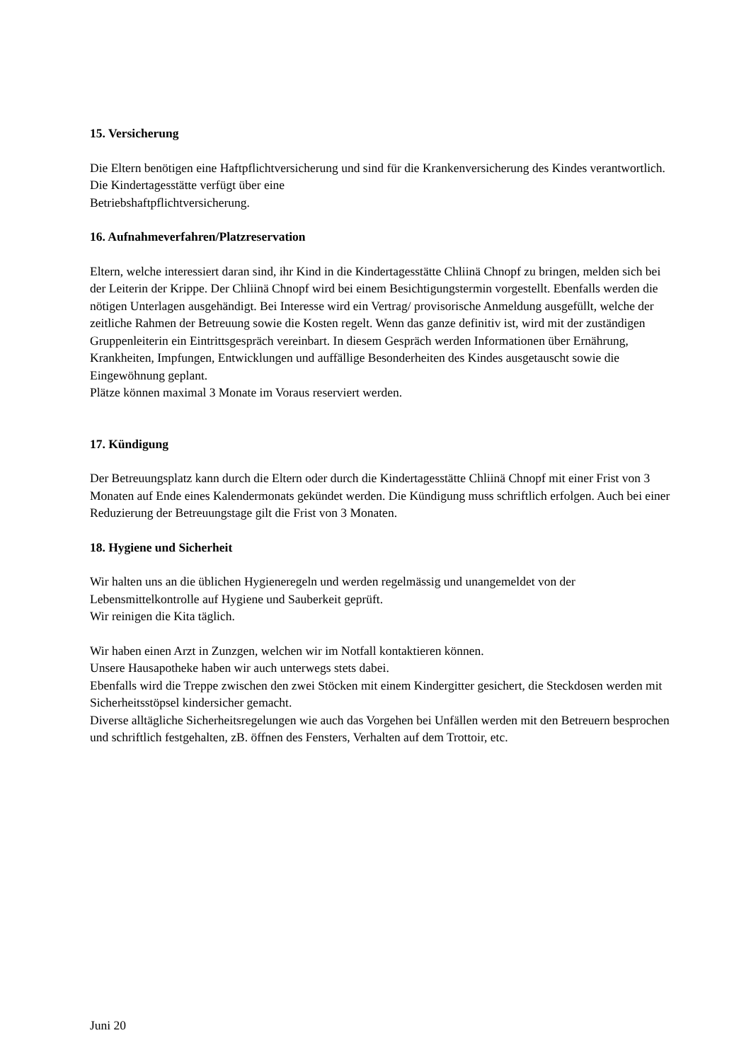15. Versicherung
Die Eltern benötigen eine Haftpflichtversicherung und sind für die Krankenversicherung des Kindes verantwortlich. Die Kindertagesstätte verfügt über eine
Betriebshaftpflichtversicherung.
16. Aufnahmeverfahren/Platzreservation
Eltern, welche interessiert daran sind, ihr Kind in die Kindertagesstätte Chliinä Chnopf zu bringen, melden sich bei der Leiterin der Krippe. Der Chliinä Chnopf wird bei einem Besichtigungstermin vorgestellt. Ebenfalls werden die nötigen Unterlagen ausgehändigt. Bei Interesse wird ein Vertrag/ provisorische Anmeldung ausgefüllt, welche der zeitliche Rahmen der Betreuung sowie die Kosten regelt. Wenn das ganze definitiv ist, wird mit der zuständigen Gruppenleiterin ein Eintrittsgespräch vereinbart. In diesem Gespräch werden Informationen über Ernährung, Krankheiten, Impfungen, Entwicklungen und auffällige Besonderheiten des Kindes ausgetauscht sowie die Eingewöhnung geplant.
Plätze können maximal 3 Monate im Voraus reserviert werden.
17. Kündigung
Der Betreuungsplatz kann durch die Eltern oder durch die Kindertagesstätte Chliinä Chnopf mit einer Frist von 3 Monaten auf Ende eines Kalendermonats gekündet werden. Die Kündigung muss schriftlich erfolgen. Auch bei einer Reduzierung der Betreuungstage gilt die Frist von 3 Monaten.
18. Hygiene und Sicherheit
Wir halten uns an die üblichen Hygieneregeln und werden regelmässig und unangemeldet von der Lebensmittelkontrolle auf Hygiene und Sauberkeit geprüft.
Wir reinigen die Kita täglich.
Wir haben einen Arzt in Zunzgen, welchen wir im Notfall kontaktieren können.
Unsere Hausapotheke haben wir auch unterwegs stets dabei.
Ebenfalls wird die Treppe zwischen den zwei Stöcken mit einem Kindergitter gesichert, die Steckdosen werden mit Sicherheitsstöpsel kindersicher gemacht.
Diverse alltägliche Sicherheitsregelungen wie auch das Vorgehen bei Unfällen werden mit den Betreuern besprochen und schriftlich festgehalten, zB. öffnen des Fensters, Verhalten auf dem Trottoir, etc.
Juni 20